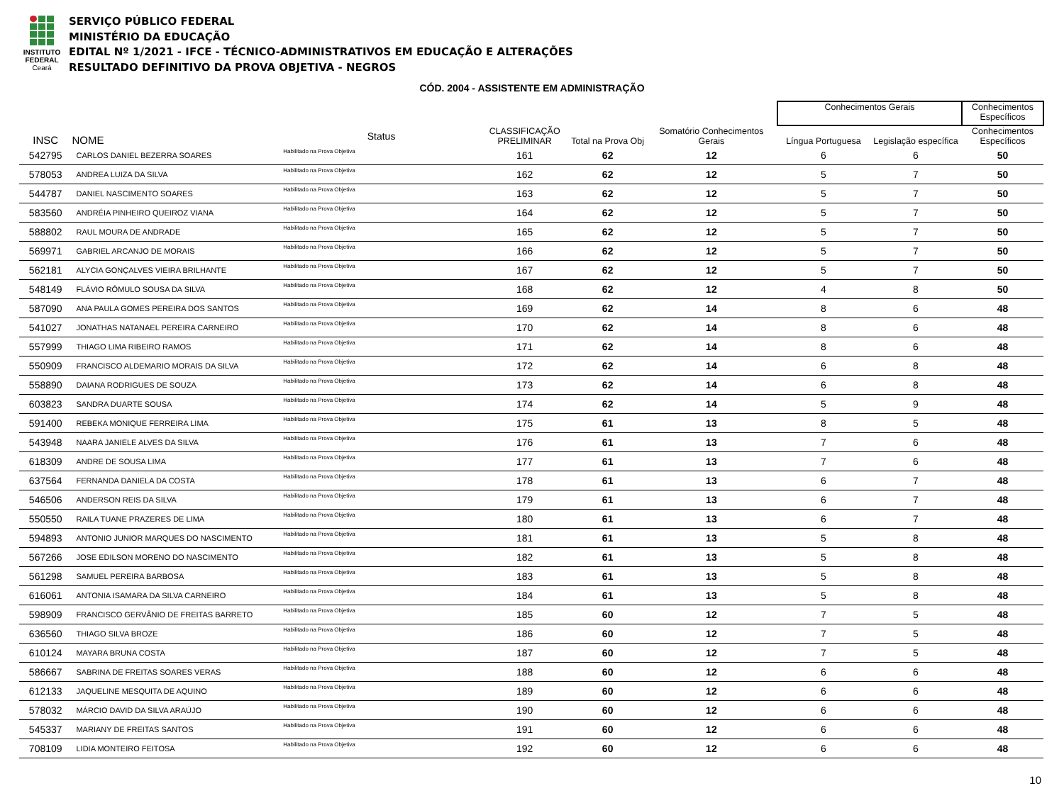INSTITUTO
FEDERAL
Ceará
SERVIÇO PÚBLICO FEDERAL
MINISTÉRIO DA EDUCAÇÃO
EDITAL Nº 1/2021 - IFCE - TÉCNICO-ADMINISTRATIVOS EM EDUCAÇÃO E ALTERAÇÕES
RESULTADO DEFINITIVO DA PROVA OBJETIVA - NEGROS
CÓD. 2004 - ASSISTENTE EM ADMINISTRAÇÃO
| | | | | | | | Conhecimentos Gerais | | Conhecimentos Específicos |
| --- | --- | --- | --- | --- | --- | --- | --- | --- | --- |
| INSC | NOME | Status | CLASSIFICAÇÃO PRELIMINAR | Total na Prova Obj | Somatório Conhecimentos Gerais | | Língua Portuguesa | Legislação específica | Conhecimentos Específicos |
| 542795 | CARLOS DANIEL BEZERRA SOARES | Habilitado na Prova Objetiva | 161 | 62 | 12 | | 6 | 6 | 50 |
| 578053 | ANDREA LUIZA DA SILVA | Habilitado na Prova Objetiva | 162 | 62 | 12 | | 5 | 7 | 50 |
| 544787 | DANIEL NASCIMENTO SOARES | Habilitado na Prova Objetiva | 163 | 62 | 12 | | 5 | 7 | 50 |
| 583560 | ANDRÉIA PINHEIRO QUEIROZ VIANA | Habilitado na Prova Objetiva | 164 | 62 | 12 | | 5 | 7 | 50 |
| 588802 | RAUL MOURA DE ANDRADE | Habilitado na Prova Objetiva | 165 | 62 | 12 | | 5 | 7 | 50 |
| 569971 | GABRIEL ARCANJO DE MORAIS | Habilitado na Prova Objetiva | 166 | 62 | 12 | | 5 | 7 | 50 |
| 562181 | ALYCIA GONÇALVES VIEIRA BRILHANTE | Habilitado na Prova Objetiva | 167 | 62 | 12 | | 5 | 7 | 50 |
| 548149 | FLÁVIO RÔMULO SOUSA DA SILVA | Habilitado na Prova Objetiva | 168 | 62 | 12 | | 4 | 8 | 50 |
| 587090 | ANA PAULA GOMES PEREIRA DOS SANTOS | Habilitado na Prova Objetiva | 169 | 62 | 14 | | 8 | 6 | 48 |
| 541027 | JONATHAS NATANAEL PEREIRA CARNEIRO | Habilitado na Prova Objetiva | 170 | 62 | 14 | | 8 | 6 | 48 |
| 557999 | THIAGO LIMA RIBEIRO RAMOS | Habilitado na Prova Objetiva | 171 | 62 | 14 | | 8 | 6 | 48 |
| 550909 | FRANCISCO ALDEMARIO MORAIS DA SILVA | Habilitado na Prova Objetiva | 172 | 62 | 14 | | 6 | 8 | 48 |
| 558890 | DAIANA RODRIGUES DE SOUZA | Habilitado na Prova Objetiva | 173 | 62 | 14 | | 6 | 8 | 48 |
| 603823 | SANDRA DUARTE SOUSA | Habilitado na Prova Objetiva | 174 | 62 | 14 | | 5 | 9 | 48 |
| 591400 | REBEKA MONIQUE FERREIRA LIMA | Habilitado na Prova Objetiva | 175 | 61 | 13 | | 8 | 5 | 48 |
| 543948 | NAARA JANIELE ALVES DA SILVA | Habilitado na Prova Objetiva | 176 | 61 | 13 | | 7 | 6 | 48 |
| 618309 | ANDRE DE SOUSA LIMA | Habilitado na Prova Objetiva | 177 | 61 | 13 | | 7 | 6 | 48 |
| 637564 | FERNANDA DANIELA DA COSTA | Habilitado na Prova Objetiva | 178 | 61 | 13 | | 6 | 7 | 48 |
| 546506 | ANDERSON REIS DA SILVA | Habilitado na Prova Objetiva | 179 | 61 | 13 | | 6 | 7 | 48 |
| 550550 | RAILA TUANE PRAZERES DE LIMA | Habilitado na Prova Objetiva | 180 | 61 | 13 | | 6 | 7 | 48 |
| 594893 | ANTONIO JUNIOR MARQUES DO NASCIMENTO | Habilitado na Prova Objetiva | 181 | 61 | 13 | | 5 | 8 | 48 |
| 567266 | JOSE EDILSON MORENO DO NASCIMENTO | Habilitado na Prova Objetiva | 182 | 61 | 13 | | 5 | 8 | 48 |
| 561298 | SAMUEL PEREIRA BARBOSA | Habilitado na Prova Objetiva | 183 | 61 | 13 | | 5 | 8 | 48 |
| 616061 | ANTONIA ISAMARA DA SILVA CARNEIRO | Habilitado na Prova Objetiva | 184 | 61 | 13 | | 5 | 8 | 48 |
| 598909 | FRANCISCO GERVÂNIO DE FREITAS BARRETO | Habilitado na Prova Objetiva | 185 | 60 | 12 | | 7 | 5 | 48 |
| 636560 | THIAGO SILVA BROZE | Habilitado na Prova Objetiva | 186 | 60 | 12 | | 7 | 5 | 48 |
| 610124 | MAYARA BRUNA COSTA | Habilitado na Prova Objetiva | 187 | 60 | 12 | | 7 | 5 | 48 |
| 586667 | SABRINA DE FREITAS SOARES VERAS | Habilitado na Prova Objetiva | 188 | 60 | 12 | | 6 | 6 | 48 |
| 612133 | JAQUELINE MESQUITA DE AQUINO | Habilitado na Prova Objetiva | 189 | 60 | 12 | | 6 | 6 | 48 |
| 578032 | MÁRCIO DAVID DA SILVA ARAÚJO | Habilitado na Prova Objetiva | 190 | 60 | 12 | | 6 | 6 | 48 |
| 545337 | MARIANY DE FREITAS SANTOS | Habilitado na Prova Objetiva | 191 | 60 | 12 | | 6 | 6 | 48 |
| 708109 | LIDIA MONTEIRO FEITOSA | Habilitado na Prova Objetiva | 192 | 60 | 12 | | 6 | 6 | 48 |
10